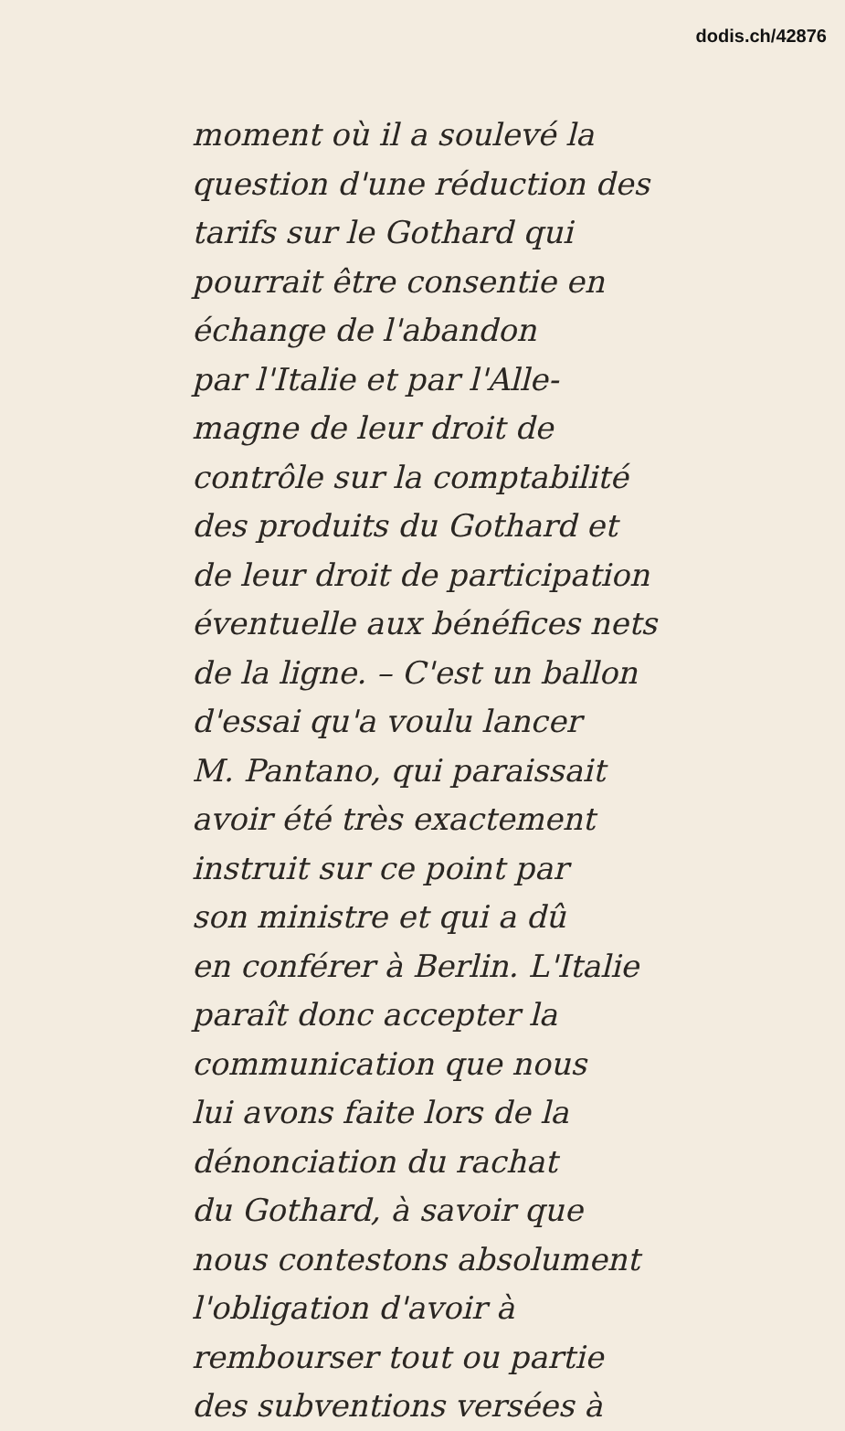dodis.ch/42876
moment où il a soulevé la
question d'une réduction des
tarifs sur le Gothard qui
pourrait être consentie en
échange de l'abandon
par l'Italie et par l'Alle-
magne de leur droit de
contrôle sur la comptabilité
des produits du Gothard et
de leur droit de participation
éventuelle aux bénéfices nets
de la ligne. – C'est un ballon
d'essai qu'a voulu lancer
M. Pantano, qui paraissait
avoir été très exactement
instruit sur ce point par
son ministre et qui a dû
en conférer à Berlin. L'Italie
paraît donc accepter la
communication que nous
lui avons faite lors de la
dénonciation du rachat
du Gothard, à savoir que
nous contestons absolument
l'obligation d'avoir à
rembourser tout ou partie
des subventions versées à